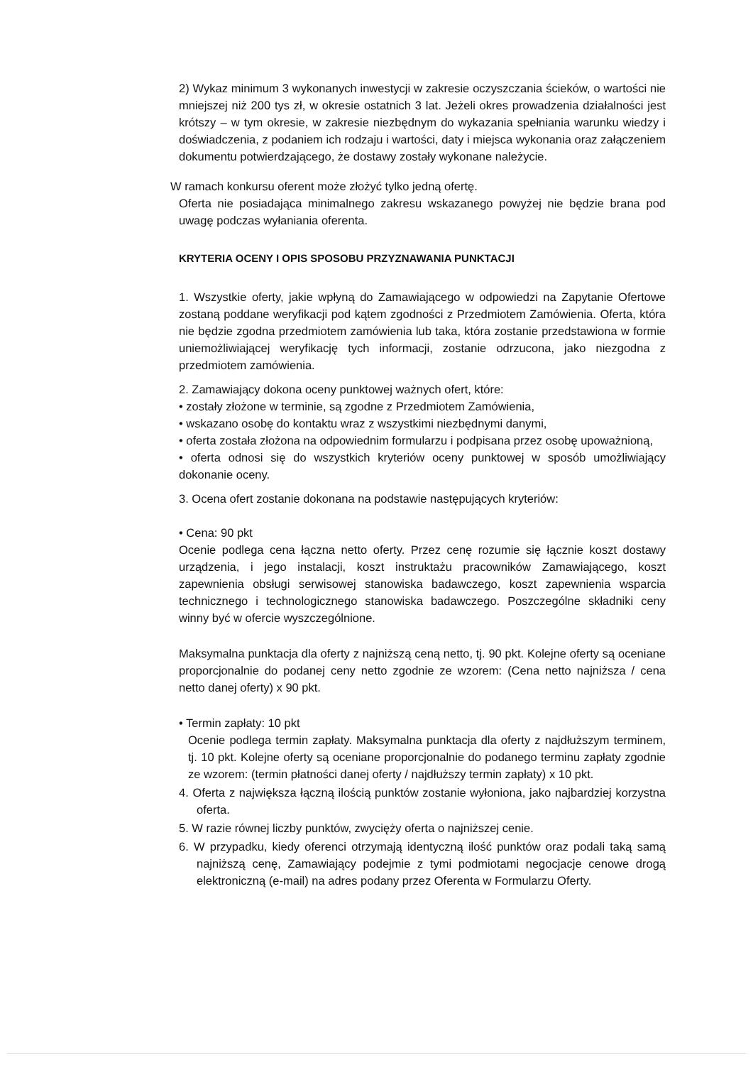2) Wykaz minimum 3 wykonanych inwestycji w zakresie oczyszczania ścieków, o wartości nie mniejszej niż 200 tys zł, w okresie ostatnich 3 lat. Jeżeli okres prowadzenia działalności jest krótszy – w tym okresie, w zakresie niezbędnym do wykazania spełniania warunku wiedzy i doświadczenia, z podaniem ich rodzaju i wartości, daty i miejsca wykonania oraz załączeniem dokumentu potwierdzającego, że dostawy zostały wykonane należycie.
W ramach konkursu oferent może złożyć tylko jedną ofertę.
Oferta nie posiadająca minimalnego zakresu wskazanego powyżej nie będzie brana pod uwagę podczas wyłaniania oferenta.
KRYTERIA OCENY I OPIS SPOSOBU PRZYZNAWANIA PUNKTACJI
1. Wszystkie oferty, jakie wpłyną do Zamawiającego w odpowiedzi na Zapytanie Ofertowe zostaną poddane weryfikacji pod kątem zgodności z Przedmiotem Zamówienia. Oferta, która nie będzie zgodna przedmiotem zamówienia lub taka, która zostanie przedstawiona w formie uniemożliwiającej weryfikację tych informacji, zostanie odrzucona, jako niezgodna z przedmiotem zamówienia.
2. Zamawiający dokona oceny punktowej ważnych ofert, które:
• zostały złożone w terminie, są zgodne z Przedmiotem Zamówienia,
• wskazano osobę do kontaktu wraz z wszystkimi niezbędnymi danymi,
• oferta została złożona na odpowiednim formularzu i podpisana przez osobę upoważnioną,
• oferta odnosi się do wszystkich kryteriów oceny punktowej w sposób umożliwiający dokonanie oceny.
3. Ocena ofert zostanie dokonana na podstawie następujących kryteriów:
• Cena: 90 pkt
Ocenie podlega cena łączna netto oferty. Przez cenę rozumie się łącznie koszt dostawy urządzenia, i jego instalacji, koszt instruktażu pracowników Zamawiającego, koszt zapewnienia obsługi serwisowej stanowiska badawczego, koszt zapewnienia wsparcia technicznego i technologicznego stanowiska badawczego. Poszczególne składniki ceny winny być w ofercie wyszczególnione.
Maksymalna punktacja dla oferty z najniższą ceną netto, tj. 90 pkt. Kolejne oferty są oceniane proporcjonalnie do podanej ceny netto zgodnie ze wzorem: (Cena netto najniższa / cena netto danej oferty) x 90 pkt.
• Termin zapłaty: 10 pkt
Ocenie podlega termin zapłaty. Maksymalna punktacja dla oferty z najdłuższym terminem, tj. 10 pkt. Kolejne oferty są oceniane proporcjonalnie do podanego terminu zapłaty zgodnie ze wzorem: (termin płatności danej oferty / najdłuższy termin zapłaty) x 10 pkt.
4. Oferta z największa łączną ilością punktów zostanie wyłoniona, jako najbardziej korzystna oferta.
5. W razie równej liczby punktów, zwycięży oferta o najniższej cenie.
6. W przypadku, kiedy oferenci otrzymają identyczną ilość punktów oraz podali taką samą najniższą cenę, Zamawiający podejmie z tymi podmiotami negocjacje cenowe drogą elektroniczną (e-mail) na adres podany przez Oferenta w Formularzu Oferty.